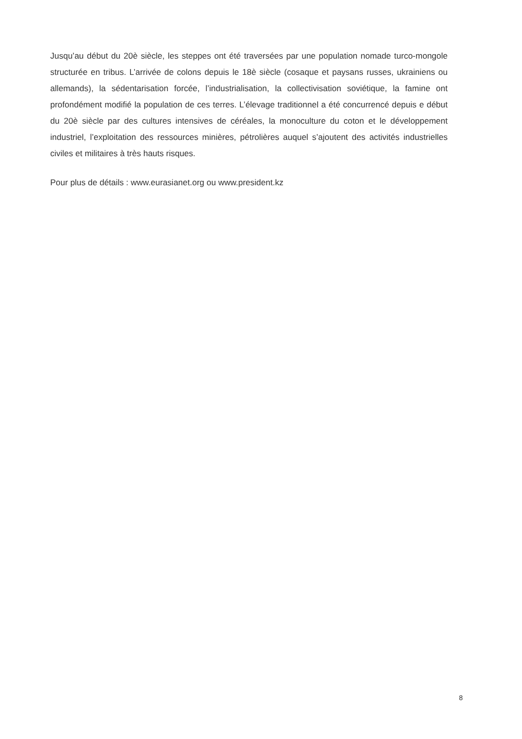Jusqu’au début du 20è siècle, les steppes ont été traversées par une population nomade turco-mongole structurée en tribus. L’arrivée de colons depuis le 18è siècle (cosaque et paysans russes, ukrainiens ou allemands), la sédentarisation forcée, l’industrialisation, la collectivisation soviétique, la famine ont profondément modifié la population de ces terres. L’élevage traditionnel a été concurrencé depuis e début du 20è siècle par des cultures intensives de céréales, la monoculture du coton et le développement industriel, l’exploitation des ressources minières, pétrolières auquel s’ajoutent des activités industrielles civiles et militaires à très hauts risques.
Pour plus de détails : www.eurasianet.org ou www.president.kz
8